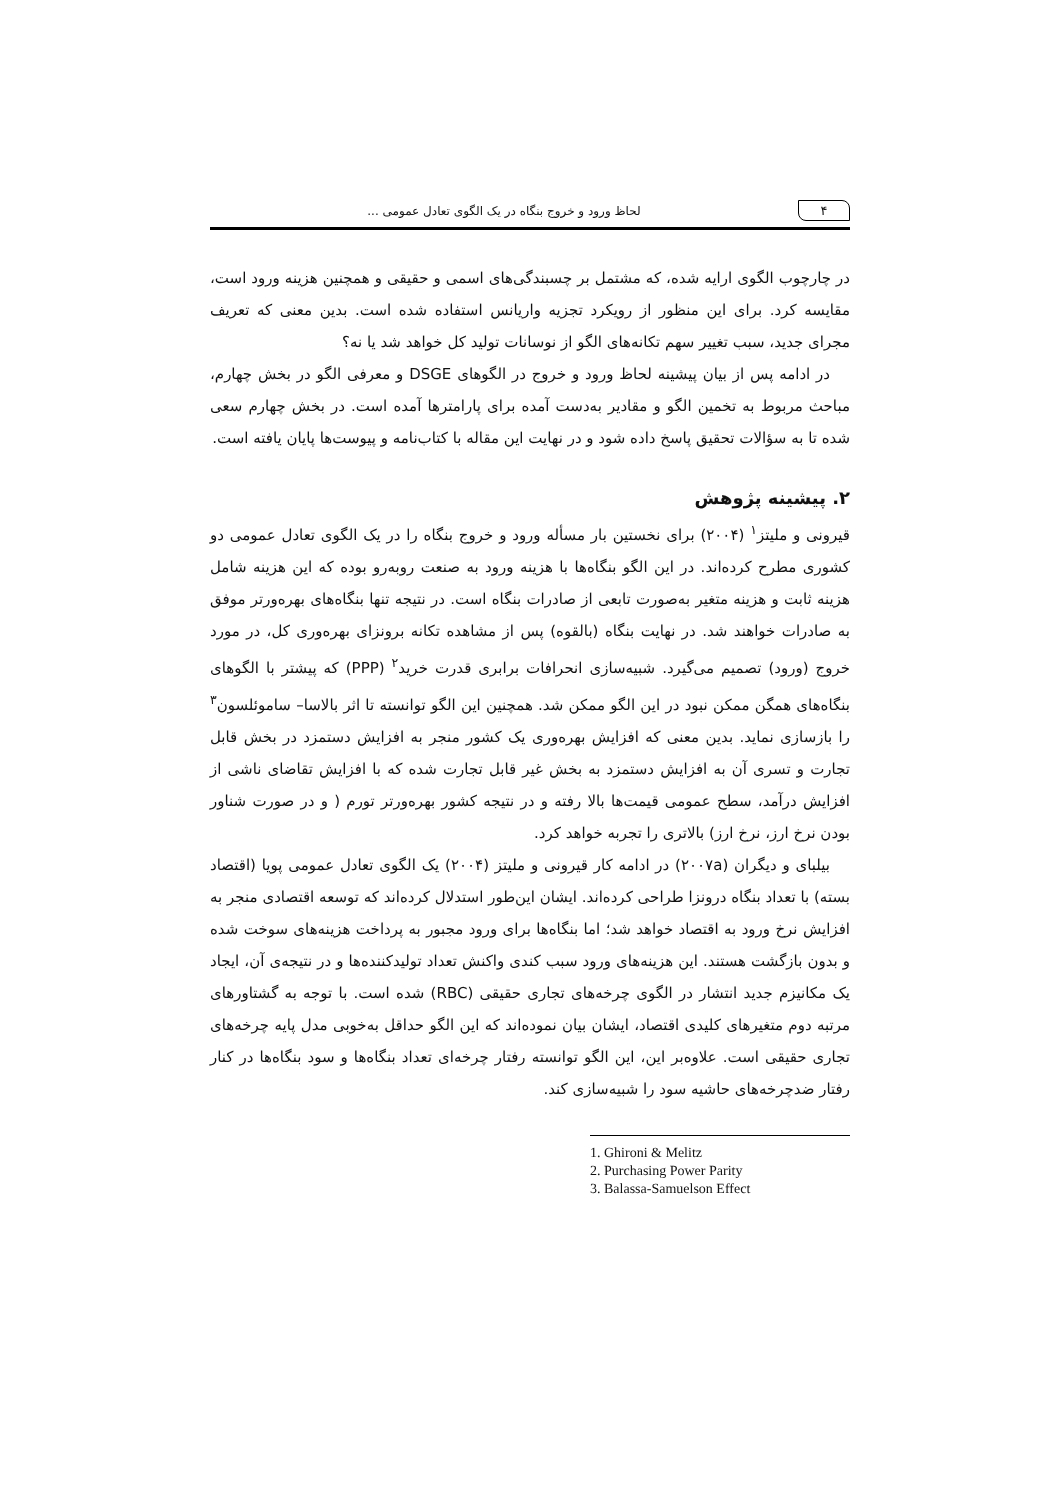۴
لحاظ ورود و خروج بنگاه در یک الگوی تعادل عمومی ...
در چارچوب الگوی ارایه شده، که مشتمل بر چسبندگی‌های اسمی و حقیقی و همچنین هزینه ورود است، مقایسه کرد. برای این منظور از رویکرد تجزیه واریانس استفاده شده است. بدین معنی که تعریف مجرای جدید، سبب تغییر سهم تکانه‌های الگو از نوسانات تولید کل خواهد شد یا نه؟
در ادامه پس از بیان پیشینه لحاظ ورود و خروج در الگوهای DSGE و معرفی الگو در بخش چهارم، مباحث مربوط به تخمین الگو و مقادیر به‌دست آمده برای پارامترها آمده است. در بخش چهارم سعی شده تا به سؤالات تحقیق پاسخ داده شود و در نهایت این مقاله با کتاب‌نامه و پیوست‌ها پایان یافته است.
۲. پیشینه پژوهش
قیرونی و ملیتز<sup>۱</sup> (۲۰۰۴) برای نخستین بار مسأله ورود و خروج بنگاه را در یک الگوی تعادل عمومی دو کشوری مطرح کرده‌اند. در این الگو بنگاه‌ها با هزینه ورود به صنعت روبه‌رو بوده که این هزینه شامل هزینه ثابت و هزینه متغیر به‌صورت تابعی از صادرات بنگاه است. در نتیجه تنها بنگاه‌های بهره‌ورتر موفق به صادرات خواهند شد. در نهایت بنگاه (بالقوه) پس از مشاهده تکانه برونزای بهره‌وری کل، در مورد خروج (ورود) تصمیم می‌گیرد. شبیه‌سازی انحرافات برابری قدرت خرید<sup>۲</sup> (PPP) که پیشتر با الگوهای بنگاه‌های همگن ممکن نبود در این الگو ممکن شد. همچنین این الگو توانسته تا اثر بالاسا– ساموئلسون<sup>۳</sup> را بازسازی نماید. بدین معنی که افزایش بهره‌وری یک کشور منجر به افزایش دستمزد در بخش قابل تجارت و تسری آن به افزایش دستمزد به بخش غیر قابل تجارت شده که با افزایش تقاضای ناشی از افزایش درآمد، سطح عمومی قیمت‌ها بالا رفته و در نتیجه کشور بهره‌ورتر تورم ( و در صورت شناور بودن نرخ ارز، نرخ ارز) بالاتری را تجربه خواهد کرد.
بیلبای و دیگران (۲۰۰۷a) در ادامه کار قیرونی و ملیتز (۲۰۰۴) یک الگوی تعادل عمومی پویا (اقتصاد بسته) با تعداد بنگاه درونزا طراحی کرده‌اند. ایشان این‌طور استدلال کرده‌اند که توسعه اقتصادی منجر به افزایش نرخ ورود به اقتصاد خواهد شد؛ اما بنگاه‌ها برای ورود مجبور به پرداخت هزینه‌های سوخت شده و بدون بازگشت هستند. این هزینه‌های ورود سبب کندی واکنش تعداد تولیدکننده‌ها و در نتیجه‌ی آن، ایجاد یک مکانیزم جدید انتشار در الگوی چرخه‌های تجاری حقیقی (RBC) شده است. با توجه به گشتاورهای مرتبه دوم متغیرهای کلیدی اقتصاد، ایشان بیان نموده‌اند که این الگو حداقل به‌خوبی مدل پایه چرخه‌های تجاری حقیقی است. علاوه‌بر این، این الگو توانسته رفتار چرخه‌ای تعداد بنگاه‌ها و سود بنگاه‌ها در کنار رفتار ضدچرخه‌های حاشیه سود را شبیه‌سازی کند.
1. Ghironi & Melitz
2. Purchasing Power Parity
3. Balassa-Samuelson Effect